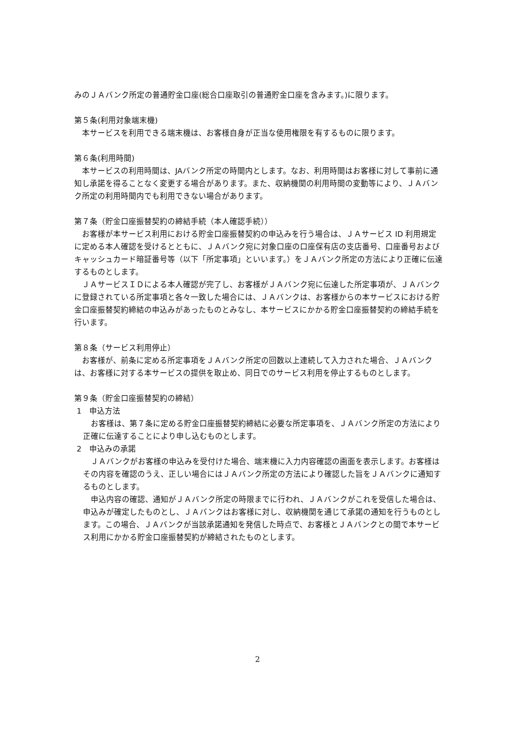みのＪＡバンク所定の普通貯金口座(総合口座取引の普通貯金口座を含みます。)に限ります。
第５条(利用対象端末機)
　本サービスを利用できる端末機は、お客様自身が正当な使用権限を有するものに限ります。
第６条(利用時間)
　本サービスの利用時間は、JAバンク所定の時間内とします。なお、利用時間はお客様に対して事前に通知し承諾を得ることなく変更する場合があります。また、収納機関の利用時間の変動等により、ＪＡバンク所定の利用時間内でも利用できない場合があります。
第７条（貯金口座振替契約の締結手続（本人確認手続））
　お客様が本サービス利用における貯金口座振替契約の申込みを行う場合は、ＪＡサービス ID 利用規定に定める本人確認を受けるとともに、ＪＡバンク宛に対象口座の口座保有店の支店番号、口座番号およびキャッシュカード暗証番号等（以下「所定事項」といいます。）をＪＡバンク所定の方法により正確に伝達するものとします。
　ＪＡサービスＩＤによる本人確認が完了し、お客様がＪＡバンク宛に伝達した所定事項が、ＪＡバンクに登録されている所定事項と各々一致した場合には、ＪＡバンクは、お客様からの本サービスにおける貯金口座振替契約締結の申込みがあったものとみなし、本サービスにかかる貯金口座振替契約の締結手続を行います。
第８条（サービス利用停止）
　お客様が、前条に定める所定事項をＪＡバンク所定の回数以上連続して入力された場合、ＪＡバンクは、お客様に対する本サービスの提供を取止め、同日でのサービス利用を停止するものとします。
第９条（貯金口座振替契約の締結）
1　申込方法
　お客様は、第７条に定める貯金口座振替契約締結に必要な所定事項を、ＪＡバンク所定の方法により正確に伝達することにより申し込むものとします。
2　申込みの承諾
　ＪＡバンクがお客様の申込みを受付けた場合、端末機に入力内容確認の画面を表示します。お客様はその内容を確認のうえ、正しい場合にはＪＡバンク所定の方法により確認した旨をＪＡバンクに通知するものとします。
　申込内容の確認、通知がＪＡバンク所定の時限までに行われ、ＪＡバンクがこれを受信した場合は、申込みが確定したものとし、ＪＡバンクはお客様に対し、収納機関を通じて承諾の通知を行うものとします。この場合、ＪＡバンクが当該承諾通知を発信した時点で、お客様とＪＡバンクとの間で本サービス利用にかかる貯金口座振替契約が締結されたものとします。
2